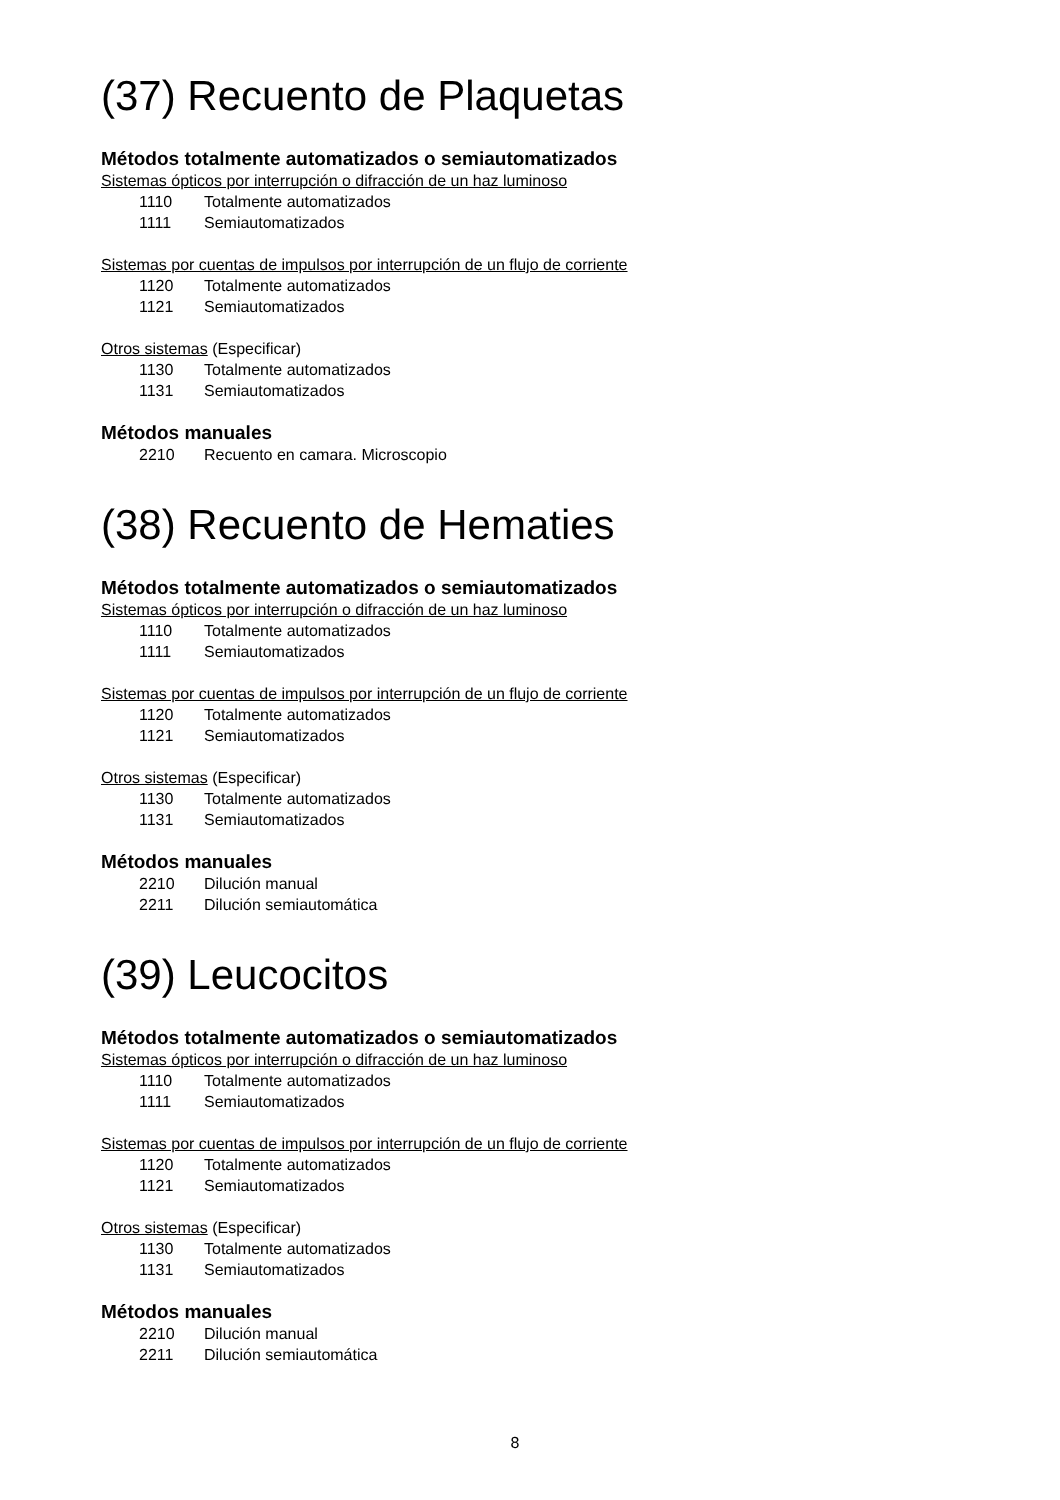(37) Recuento de Plaquetas
Métodos totalmente automatizados o semiautomatizados
Sistemas ópticos por interrupción o difracción de un haz luminoso
1110 Totalmente automatizados
1111 Semiautomatizados
Sistemas por cuentas de impulsos por interrupción de un flujo de corriente
1120 Totalmente automatizados
1121 Semiautomatizados
Otros sistemas (Especificar)
1130 Totalmente automatizados
1131 Semiautomatizados
Métodos manuales
2210 Recuento en camara. Microscopio
(38) Recuento de Hematies
Métodos totalmente automatizados o semiautomatizados
Sistemas ópticos por interrupción o difracción de un haz luminoso
1110 Totalmente automatizados
1111 Semiautomatizados
Sistemas por cuentas de impulsos por interrupción de un flujo de corriente
1120 Totalmente automatizados
1121 Semiautomatizados
Otros sistemas (Especificar)
1130 Totalmente automatizados
1131 Semiautomatizados
Métodos manuales
2210 Dilución manual
2211 Dilución semiautomática
(39) Leucocitos
Métodos totalmente automatizados o semiautomatizados
Sistemas ópticos por interrupción o difracción de un haz luminoso
1110 Totalmente automatizados
1111 Semiautomatizados
Sistemas por cuentas de impulsos por interrupción de un flujo de corriente
1120 Totalmente automatizados
1121 Semiautomatizados
Otros sistemas (Especificar)
1130 Totalmente automatizados
1131 Semiautomatizados
Métodos manuales
2210 Dilución manual
2211 Dilución semiautomática
8